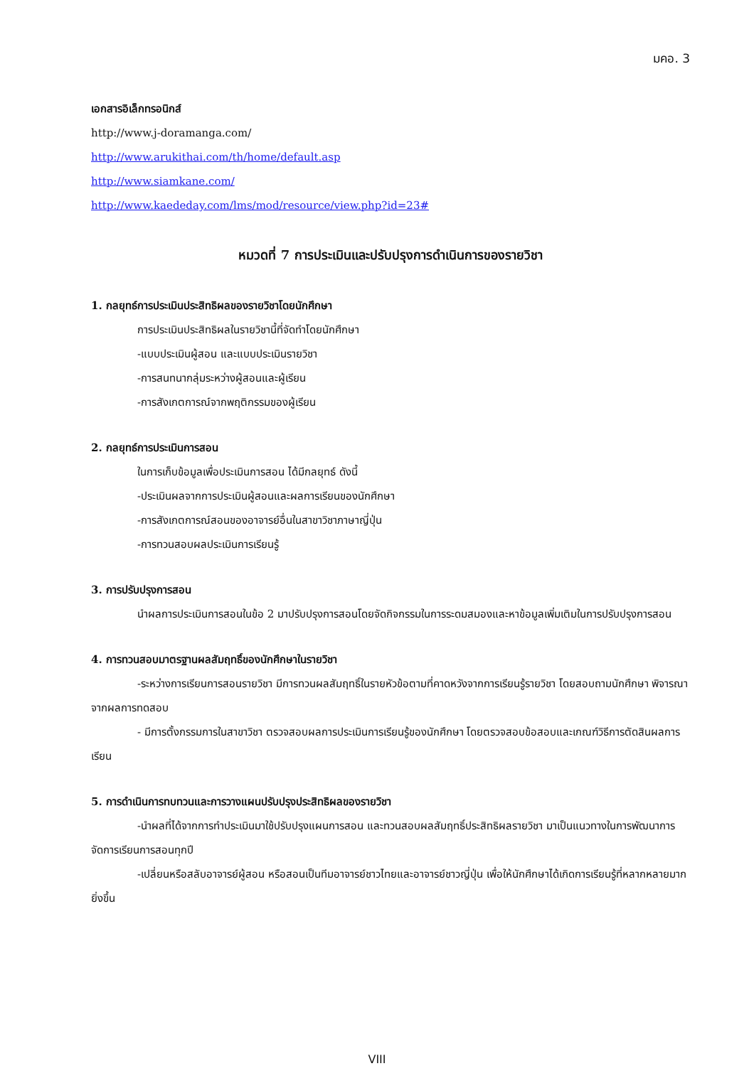มคอ. 3
เอกสารอิเล็กทรอนิกส์
http://www.j-doramanga.com/
http://www.arukithai.com/th/home/default.asp
http://www.siamkane.com/
http://www.kaededay.com/lms/mod/resource/view.php?id=23#
หมวดที่ 7 การประเมินและปรับปรุงการดำเนินการของรายวิชา
1. กลยุทธ์การประเมินประสิทธิผลของรายวิชาโดยนักศึกษา
การประเมินประสิทธิผลในรายวิชานี้ที่จัดทำโดยนักศึกษา
-แบบประเมินผู้สอน และแบบประเมินรายวิชา
-การสนทนากลุ่มระหว่างผู้สอนและผู้เรียน
-การสังเกตการณ์จากพฤติกรรมของผู้เรียน
2. กลยุทธ์การประเมินการสอน
ในการเก็บข้อมูลเพื่อประเมินการสอน ได้มีกลยุทธ์ ดังนี้
-ประเมินผลจากการประเมินผู้สอนและผลการเรียนของนักศึกษา
-การสังเกตการณ์สอนของอาจารย์อื่นในสาขาวิชาภาษาญี่ปุ่น
-การทวนสอบผลประเมินการเรียนรู้
3. การปรับปรุงการสอน
นำผลการประเมินการสอนในข้อ 2 มาปรับปรุงการสอนโดยจัดกิจกรรมในการระดมสมองและหาข้อมูลเพิ่มเติมในการปรับปรุงการสอน
4. การทวนสอบมาตรฐานผลสัมฤทธิ์ของนักศึกษาในรายวิชา
-ระหว่างการเรียนการสอนรายวิชา มีการทวนผลสัมฤทธิ์ในรายหัวข้อตามที่คาดหวังจากการเรียนรู้รายวิชา โดยสอบถามนักศึกษา พิจารณาจากผลการทดสอบ
- มีการตั้งกรรมการในสาขาวิชา ตรวจสอบผลการประเมินการเรียนรู้ของนักศึกษา โดยตรวจสอบข้อสอบและเกณฑ์วิธีการตัดสินผลการเรียน
5. การดำเนินการทบทวนและการวางแผนปรับปรุงประสิทธิผลของรายวิชา
-นำผลที่ได้จากการทำประเมินมาใช้ปรับปรุงแผนการสอน และทวนสอบผลสัมฤทธิ์ประสิทธิผลรายวิชา มาเป็นแนวทางในการพัฒนาการจัดการเรียนการสอนทุกปี
-เปลี่ยนหรือสลับอาจารย์ผู้สอน หรือสอนเป็นทีมอาจารย์ชาวไทยและอาจารย์ชาวญี่ปุ่น เพื่อให้นักศึกษาได้เกิดการเรียนรู้ที่หลากหลายมากยิ่งขึ้น
VIII